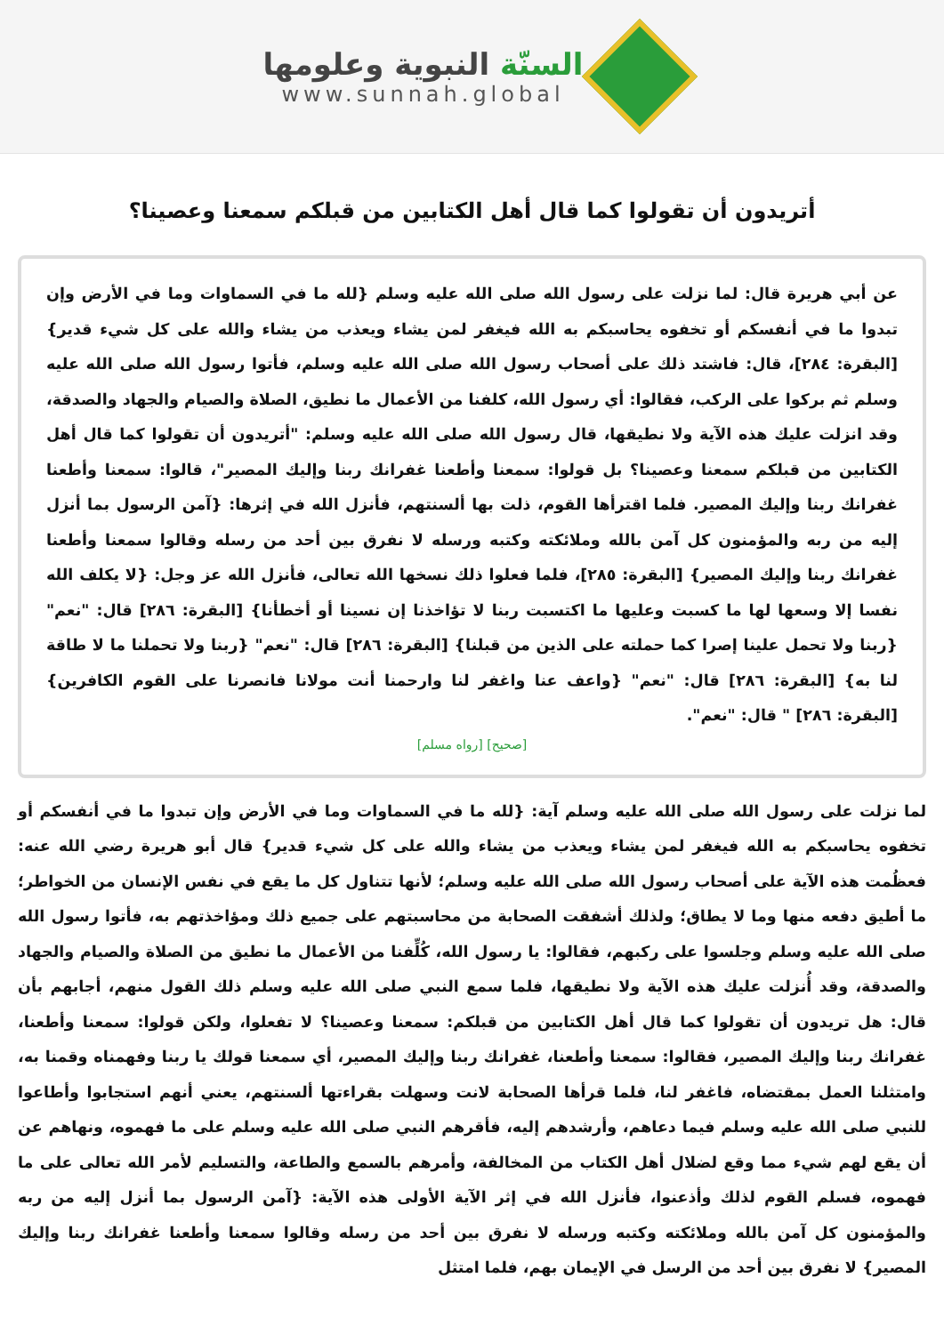السنّة النبوية وعلومها
www.sunnah.global
أتريدون أن تقولوا كما قال أهل الكتابين من قبلكم سمعنا وعصينا؟
عن أبي هريرة قال: لما نزلت على رسول الله صلى الله عليه وسلم {لله ما في السماوات وما في الأرض وإن تبدوا ما في أنفسكم أو تخفوه يحاسبكم به الله فيغفر لمن يشاء ويعذب من يشاء والله على كل شيء قدير} [البقرة: ٢٨٤]، قال: فاشتد ذلك على أصحاب رسول الله صلى الله عليه وسلم، فأتوا رسول الله صلى الله عليه وسلم ثم بركوا على الركب، فقالوا: أي رسول الله، كلفنا من الأعمال ما نطيق، الصلاة والصيام والجهاد والصدقة، وقد انزلت عليك هذه الآية ولا نطيقها، قال رسول الله صلى الله عليه وسلم: "أتريدون أن تقولوا كما قال أهل الكتابين من قبلكم سمعنا وعصينا؟ بل قولوا: سمعنا وأطعنا غفرانك ربنا وإليك المصير"، قالوا: سمعنا وأطعنا غفرانك ربنا وإليك المصير. فلما اقترأها القوم، ذلت بها ألسنتهم، فأنزل الله في إثرها: {آمن الرسول بما أنزل إليه من ربه والمؤمنون كل آمن بالله وملائكته وكتبه ورسله لا نفرق بين أحد من رسله وقالوا سمعنا وأطعنا غفرانك ربنا وإليك المصير} [البقرة: ٢٨٥]، فلما فعلوا ذلك نسخها الله تعالى، فأنزل الله عز وجل: {لا يكلف الله نفسا إلا وسعها لها ما كسبت وعليها ما اكتسبت ربنا لا تؤاخذنا إن نسينا أو أخطأنا} [البقرة: ٢٨٦] قال: "نعم" {ربنا ولا تحمل علينا إصرا كما حملته على الذين من قبلنا} [البقرة: ٢٨٦] قال: "نعم" {ربنا ولا تحملنا ما لا طاقة لنا به} [البقرة: ٢٨٦] قال: "نعم" {واعف عنا واغفر لنا وارحمنا أنت مولانا فانصرنا على القوم الكافرين} [البقرة: ٢٨٦] " قال: "نعم".
[صحيح] [رواه مسلم]
لما نزلت على رسول الله صلى الله عليه وسلم آية: {لله ما في السماوات وما في الأرض وإن تبدوا ما في أنفسكم أو تخفوه يحاسبكم به الله فيغفر لمن يشاء ويعذب من يشاء والله على كل شيء قدير} قال أبو هريرة رضي الله عنه: فعظُمت هذه الآية على أصحاب رسول الله صلى الله عليه وسلم؛ لأنها تتناول كل ما يقع في نفس الإنسان من الخواطر؛ ما أطيق دفعه منها وما لا يطاق؛ ولذلك أشفقت الصحابة من محاسبتهم على جميع ذلك ومؤاخذتهم به، فأتوا رسول الله صلى الله عليه وسلم وجلسوا على ركبهم، فقالوا: يا رسول الله، كُلِّفنا من الأعمال ما نطيق من الصلاة والصيام والجهاد والصدقة، وقد أُنزلت عليك هذه الآية ولا نطيقها، فلما سمع النبي صلى الله عليه وسلم ذلك القول منهم، أجابهم بأن قال: هل تريدون أن تقولوا كما قال أهل الكتابين من قبلكم: سمعنا وعصينا؟ لا تفعلوا، ولكن قولوا: سمعنا وأطعنا، غفرانك ربنا وإليك المصير، فقالوا: سمعنا وأطعنا، غفرانك ربنا وإليك المصير، أي سمعنا قولك يا ربنا وفهمناه وقمنا به، وامتثلنا العمل بمقتضاه، فاغفر لنا، فلما قرأها الصحابة لانت وسهلت بقراءتها ألسنتهم، يعني أنهم استجابوا وأطاعوا للنبي صلى الله عليه وسلم فيما دعاهم، وأرشدهم إليه، فأقرهم النبي صلى الله عليه وسلم على ما فهموه، ونهاهم عن أن يقع لهم شيء مما وقع لضلال أهل الكتاب من المخالفة، وأمرهم بالسمع والطاعة، والتسليم لأمر الله تعالى على ما فهموه، فسلم القوم لذلك وأذعنوا، فأنزل الله في إثر الآية الأولى هذه الآية: {آمن الرسول بما أنزل إليه من ربه والمؤمنون كل آمن بالله وملائكته وكتبه ورسله لا نفرق بين أحد من رسله وقالوا سمعنا وأطعنا غفرانك ربنا وإليك المصير} لا نفرق بين أحد من الرسل في الإيمان بهم، فلما امتثل